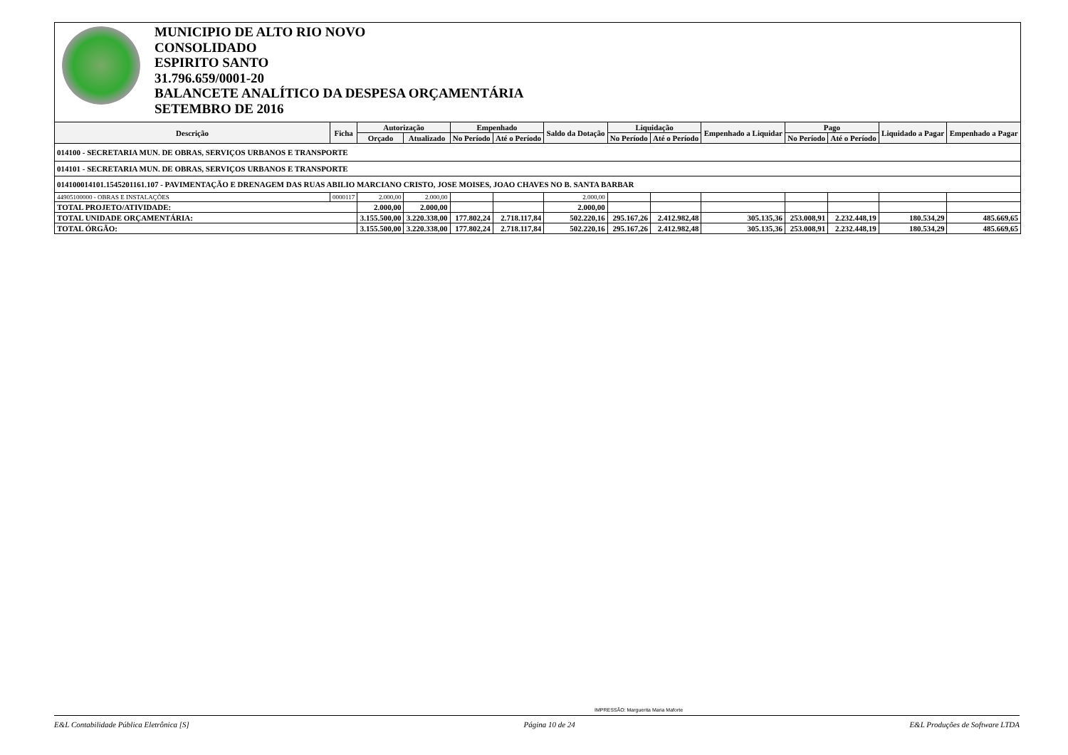MUNICIPIO DE ALTO RIO NOVO
CONSOLIDADO
ESPIRITO SANTO
31.796.659/0001-20
BALANCETE ANALÍTICO DA DESPESA ORÇAMENTÁRIA
SETEMBRO DE 2016
| Descrição | Ficha | Autorização | | Empenhado | | Saldo da Dotação | Liquidação | | Empenhado a Liquidar | Pago | | Liquidado a Pagar | Empenhado a Pagar |
| --- | --- | --- | --- | --- | --- | --- | --- | --- | --- | --- | --- | --- | --- |
| | | Orçado | Atualizado | No Período | Até o Período | | No Período | Até o Período | | No Período | Até o Período | | |
| 014100 - SECRETARIA MUN. DE OBRAS, SERVIÇOS URBANOS E TRANSPORTE | | | | | | | | | | | | | |
| 014101 - SECRETARIA MUN. DE OBRAS, SERVIÇOS URBANOS E TRANSPORTE | | | | | | | | | | | | | |
| 014100014101.1545201161.107 - PAVIMENTAÇÃO E DRENAGEM DAS RUAS ABILIO MARCIANO CRISTO, JOSE MOISES, JOAO CHAVES NO B. SANTA BARBAR | | | | | | | | | | | | | |
| 44905100000 - OBRAS E INSTALAÇÕES | 0000117 | 2.000,00 | 2.000,00 | | | 2.000,00 | | | | | | | |
| TOTAL PROJETO/ATIVIDADE: | | 2.000,00 | 2.000,00 | | | 2.000,00 | | | | | | | |
| TOTAL UNIDADE ORÇAMENTÁRIA: | | 3.155.500,00 | 3.220.338,00 | 177.802,24 | 2.718.117,84 | 502.220,16 | 295.167,26 | 2.412.982,48 | 305.135,36 | 253.008,91 | 2.232.448,19 | 180.534,29 | 485.669,65 |
| TOTAL ÓRGÃO: | | 3.155.500,00 | 3.220.338,00 | 177.802,24 | 2.718.117,84 | 502.220,16 | 295.167,26 | 2.412.982,48 | 305.135,36 | 253.008,91 | 2.232.448,19 | 180.534,29 | 485.669,65 |
IMPRESSÃO: Marguerita Maria Maforte
E&L Contabilidade Pública Eletrônica [S] Página 10 de 24 E&L Produções de Software LTDA